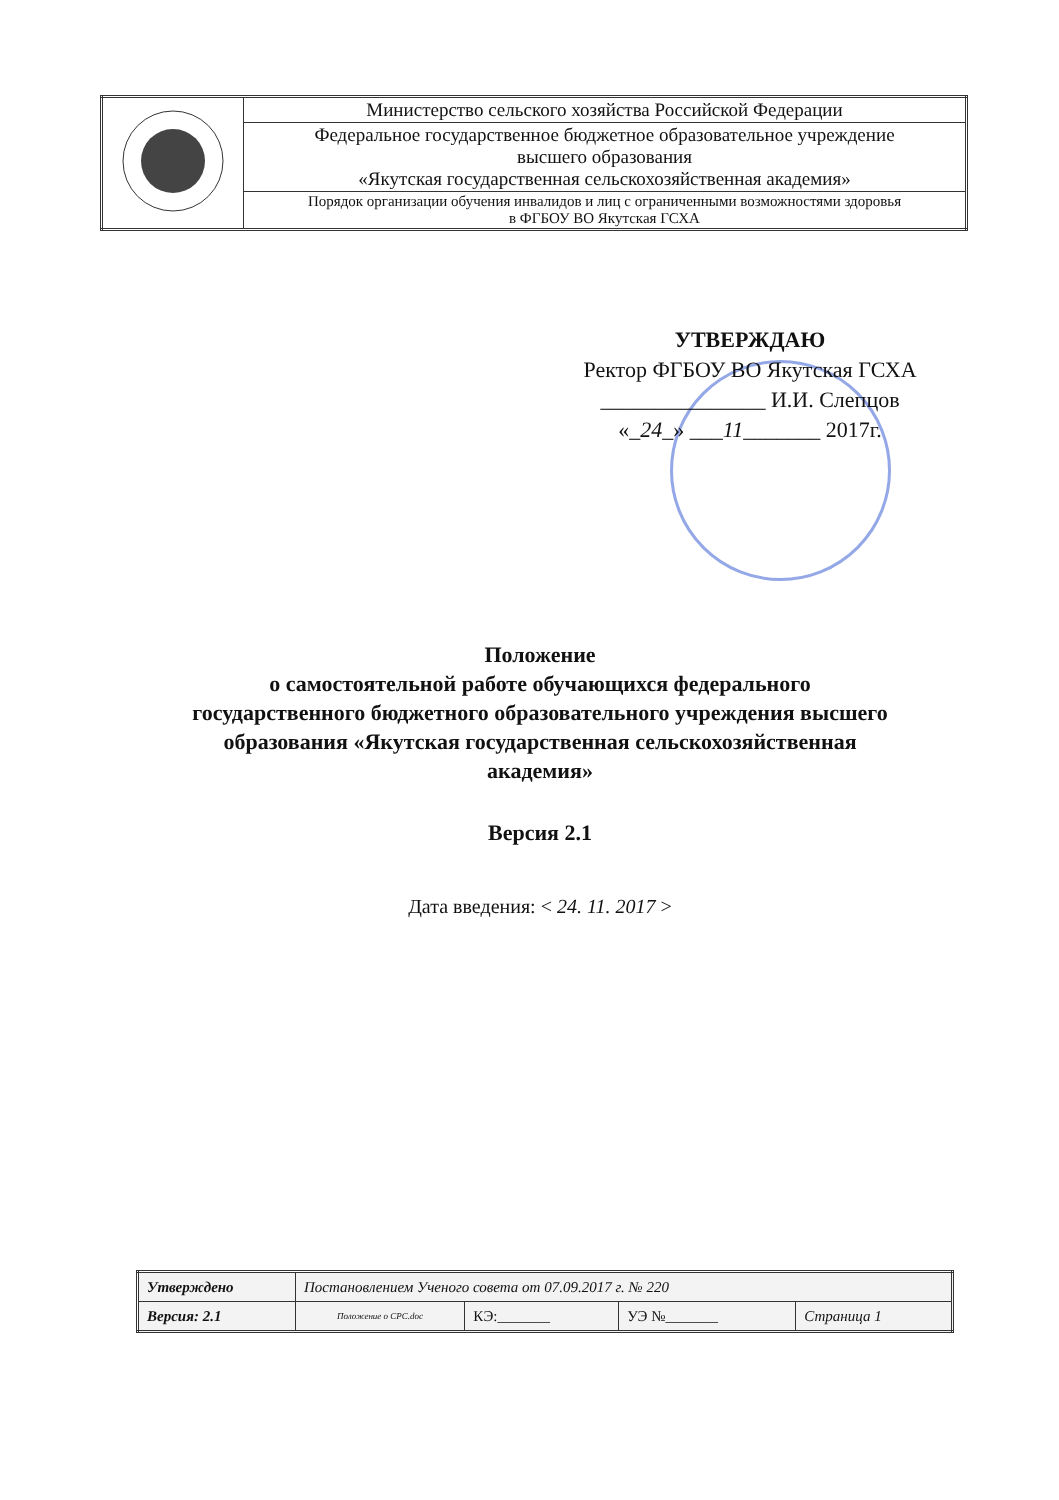| | Министерство сельского хозяйства Российской Федерации |
| | Федеральное государственное бюджетное образовательное учреждение высшего образования «Якутская государственная сельскохозяйственная академия» |
| | Порядок организации обучения инвалидов и лиц с ограниченными возможностями здоровья в ФГБОУ ВО Якутская ГСХА |
УТВЕРЖДАЮ
Ректор ФГБОУ ВО Якутская ГСХА
_______________ И.И. Слепцов
«_24_» ___11_______ 2017г.
Положение
о самостоятельной работе обучающихся федерального
государственного бюджетного образовательного учреждения высшего
образования «Якутская государственная сельскохозяйственная
академия»
Версия 2.1
Дата введения: < 24. 11. 2017 >
| Утверждено | Постановлением Ученого совета от 07.09.2017 г. № 220 | | | |
| Версия: 2.1 | Положение о СРС.doc | КЭ:_______ | УЭ №_______ | Страница 1 |